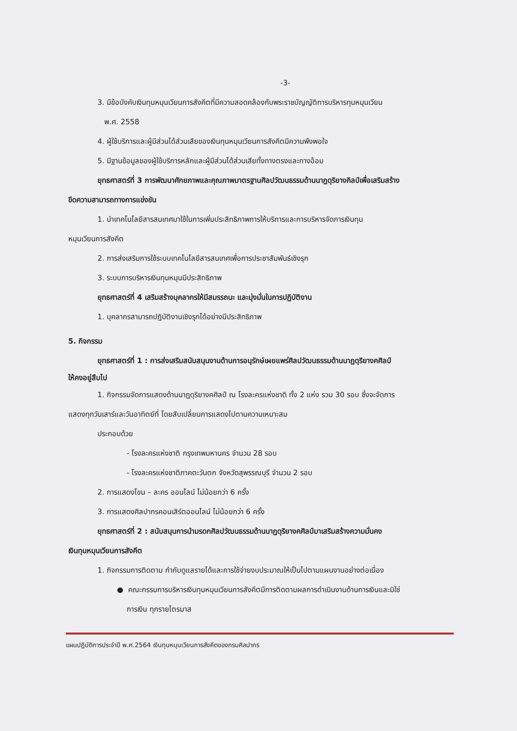-3-
3. มีข้อบังคับเงินทุนหมุนเวียนการสังคีตที่มีความสอดคล้องกับพระราชบัญญัติการบริหารทุนหมุนเวียน
พ.ศ. 2558
4. ผู้ใช้บริการและผู้มีส่วนได้ส่วนเสียของเงินทุนหมุนเวียนการสังคีตมีความพึงพอใจ
5. มีฐานข้อมูลของผู้ใช้บริการหลักและผู้มีส่วนได้ส่วนเสียทั้งทางตรงและทางอ้อม
ยุทธศาสตร์ที่ 3 การพัฒนาศักยภาพและคุณภาพมาตรฐานศิลปวัฒนธรรมด้านนาฏดุริยางคิลป์เพื่อเสริมสร้าง
ขีดความสามารถทางการแข่งขัน
1. นำเทคโนโลยีสารสนเทศมาใช้ในการเพิ่มประสิทธิภาพการให้บริการและการบริหารจัดการเงินทุน
หมุนเวียนการสังคีต
2. การส่งเสริมการใช้ระบบเทคโนโลยีสารสนเทศเพื่อการประชาสัมพันธ์เชิงรุก
3. ระบบการบริหารเงินทุนหมุนมีประสิทธิภาพ
ยุทธศาสตร์ที่ 4 เสริมสร้างบุคลากรให้มีสมรรถนะ และมุ่งมั่นในการปฏิบัติงาน
1. บุคลากรสามารถปฏิบัติงานเชิงรุกได้อย่างมีประสิทธิภาพ
5. กิจกรรม
ยุทธศาสตร์ที่ 1 : การส่งเสริมสนับสนุนงานด้านการอนุรักษ์เผยแพร่ศิลปวัฒนธรรมด้านนาฏดุริยางคศิลป์
ให้คงอยู่สืบไป
1. กิจกรรมจัดการแสดงด้านนาฏดุริยางคศิลป์ ณ โรงละครแห่งชาติ ทั้ง 2 แห่ง รวม 30 รอบ ซึ่งจะจัดการ
แสดงทุกวันเสาร์และวันอาทิตย์ที่ โดยสับเปลี่ยนการแสดงไปตามความเหมาะสม
ประกอบด้วย
- โรงละครแห่งชาติ กรุงเทพมหานคร จำนวน 28 รอบ
- โรงละครแห่งชาติภาคตะวันตก จังหวัดสุพรรณบุรี จำนวน 2 รอบ
2. การแสดงโขน – ละคร ออนไลน์ ไม่น้อยกว่า 6 ครั้ง
3. การแสดงศิลปากรคอนเสิร์ตออนไลน์ ไม่น้อยกว่า 6 ครั้ง
ยุทธศาสตร์ที่ 2 : สนับสนุนการนำมรดกศิลปวัฒนธรรมด้านนาฏดุริยางคศิลป์มาเสริมสร้างความมั่นคง
เงินทุนหมุนเวียนการสังคีต
1. กิจกรรมการติดตาม กำกับดูแลรายได้และการใช้จ่ายงบประมาณให้เป็นไปตามแผนงานอย่างต่อเนื่อง
● คณะกรรมการบริหารเงินทุนหมุนเวียนการสังคีตมีการติดตามผลการดำเนินงานด้านการเงินและมิใช่
การเงิน ทุกรายไตรมาส
แผนปฏิบัติการประจำปี พ.ศ.2564 เงินทุนหมุนเวียนการสังคีตของกรมศิลปากร